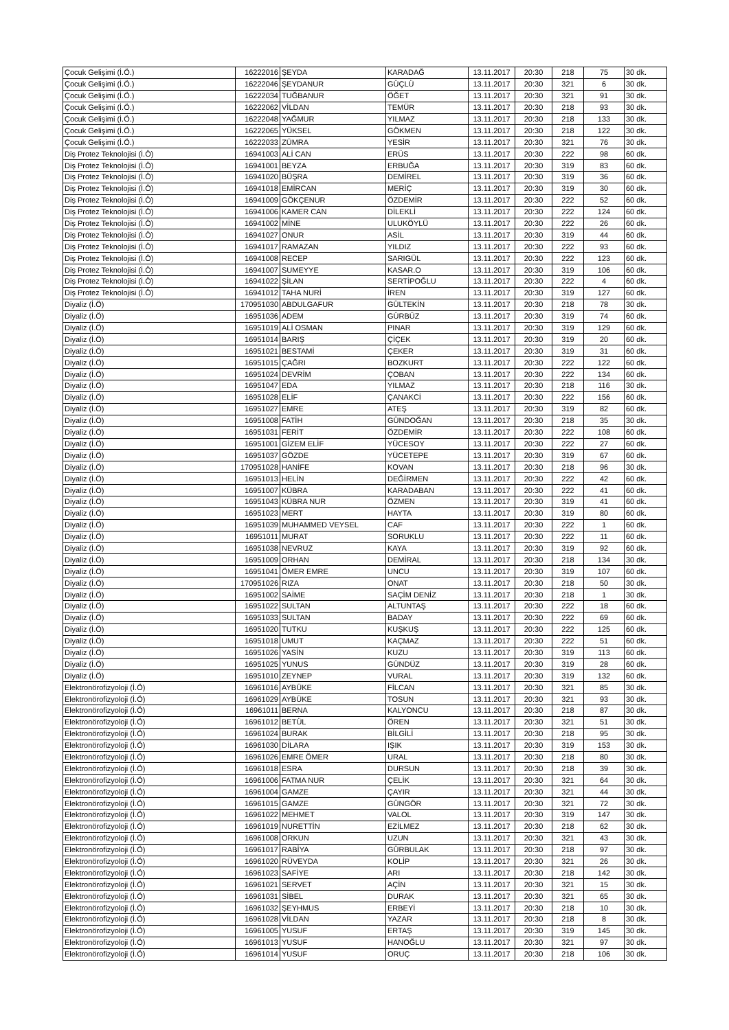| Çocuk Gelişimi (İ.Ö.) | 16222016 | ŞEYDA | KARADAĞ | 13.11.2017 | 20:30 | 218 | 75 | 30 dk. |
| Çocuk Gelişimi (İ.Ö.) | 16222046 | ŞEYDANUR | GÜÇLÜ | 13.11.2017 | 20:30 | 321 | 6 | 30 dk. |
| Çocuk Gelişimi (İ.Ö.) | 16222034 | TUĞBANUR | ÖĞET | 13.11.2017 | 20:30 | 321 | 91 | 30 dk. |
| Çocuk Gelişimi (İ.Ö.) | 16222062 | VİLDAN | TEMÜR | 13.11.2017 | 20:30 | 218 | 93 | 30 dk. |
| Çocuk Gelişimi (İ.Ö.) | 16222048 | YAĞMUR | YILMAZ | 13.11.2017 | 20:30 | 218 | 133 | 30 dk. |
| Çocuk Gelişimi (İ.Ö.) | 16222065 | YÜKSEL | GÖKMEN | 13.11.2017 | 20:30 | 218 | 122 | 30 dk. |
| Çocuk Gelişimi (İ.Ö.) | 16222033 | ZÜMRA | YESİR | 13.11.2017 | 20:30 | 321 | 76 | 30 dk. |
| Diş Protez Teknolojisi (İ.Ö) | 16941003 | ALİ CAN | ERÜS | 13.11.2017 | 20:30 | 222 | 98 | 60 dk. |
| Diş Protez Teknolojisi (İ.Ö) | 16941001 | BEYZA | ERBUĞA | 13.11.2017 | 20:30 | 319 | 83 | 60 dk. |
| Diş Protez Teknolojisi (İ.Ö) | 16941020 | BÜŞRA | DEMİREL | 13.11.2017 | 20:30 | 319 | 36 | 60 dk. |
| Diş Protez Teknolojisi (İ.Ö) | 16941018 | EMİRCAN | MERİÇ | 13.11.2017 | 20:30 | 319 | 30 | 60 dk. |
| Diş Protez Teknolojisi (İ.Ö) | 16941009 | GÖKÇENUR | ÖZDEMİR | 13.11.2017 | 20:30 | 222 | 52 | 60 dk. |
| Diş Protez Teknolojisi (İ.Ö) | 16941006 | KAMER CAN | DİLEKLİ | 13.11.2017 | 20:30 | 222 | 124 | 60 dk. |
| Diş Protez Teknolojisi (İ.Ö) | 16941002 | MİNE | ULUKÖYLÜ | 13.11.2017 | 20:30 | 222 | 26 | 60 dk. |
| Diş Protez Teknolojisi (İ.Ö) | 16941027 | ONUR | ASİL | 13.11.2017 | 20:30 | 319 | 44 | 60 dk. |
| Diş Protez Teknolojisi (İ.Ö) | 16941017 | RAMAZAN | YILDIZ | 13.11.2017 | 20:30 | 222 | 93 | 60 dk. |
| Diş Protez Teknolojisi (İ.Ö) | 16941008 | RECEP | SARIGÜL | 13.11.2017 | 20:30 | 222 | 123 | 60 dk. |
| Diş Protez Teknolojisi (İ.Ö) | 16941007 | SUMEYYE | KASAR.O | 13.11.2017 | 20:30 | 319 | 106 | 60 dk. |
| Diş Protez Teknolojisi (İ.Ö) | 16941022 | ŞİLAN | SERTİPOĞLU | 13.11.2017 | 20:30 | 222 | 4 | 60 dk. |
| Diş Protez Teknolojisi (İ.Ö) | 16941012 | TAHA NURİ | İREN | 13.11.2017 | 20:30 | 319 | 127 | 60 dk. |
| Diyaliz (İ.Ö) | 170951030 | ABDULGAFUR | GÜLTEKİN | 13.11.2017 | 20:30 | 218 | 78 | 30 dk. |
| Diyaliz (İ.Ö) | 16951036 | ADEM | GÜRBÜZ | 13.11.2017 | 20:30 | 319 | 74 | 60 dk. |
| Diyaliz (İ.Ö) | 16951019 | ALİ OSMAN | PINAR | 13.11.2017 | 20:30 | 319 | 129 | 60 dk. |
| Diyaliz (İ.Ö) | 16951014 | BARIŞ | ÇİÇEK | 13.11.2017 | 20:30 | 319 | 20 | 60 dk. |
| Diyaliz (İ.Ö) | 16951021 | BESTAMİ | ÇEKER | 13.11.2017 | 20:30 | 319 | 31 | 60 dk. |
| Diyaliz (İ.Ö) | 16951015 | ÇAĞRI | BOZKURT | 13.11.2017 | 20:30 | 222 | 122 | 60 dk. |
| Diyaliz (İ.Ö) | 16951024 | DEVRİM | ÇOBAN | 13.11.2017 | 20:30 | 222 | 134 | 60 dk. |
| Diyaliz (İ.Ö) | 16951047 | EDA | YILMAZ | 13.11.2017 | 20:30 | 218 | 116 | 30 dk. |
| Diyaliz (İ.Ö) | 16951028 | ELİF | ÇANAKCİ | 13.11.2017 | 20:30 | 222 | 156 | 60 dk. |
| Diyaliz (İ.Ö) | 16951027 | EMRE | ATEŞ | 13.11.2017 | 20:30 | 319 | 82 | 60 dk. |
| Diyaliz (İ.Ö) | 16951008 | FATİH | GÜNDOĞAN | 13.11.2017 | 20:30 | 218 | 35 | 30 dk. |
| Diyaliz (İ.Ö) | 16951031 | FERİT | ÖZDEMİR | 13.11.2017 | 20:30 | 222 | 108 | 60 dk. |
| Diyaliz (İ.Ö) | 16951001 | GİZEM ELİF | YÜCESOY | 13.11.2017 | 20:30 | 222 | 27 | 60 dk. |
| Diyaliz (İ.Ö) | 16951037 | GÖZDE | YÜCETEPE | 13.11.2017 | 20:30 | 319 | 67 | 60 dk. |
| Diyaliz (İ.Ö) | 170951028 | HANİFE | KOVAN | 13.11.2017 | 20:30 | 218 | 96 | 30 dk. |
| Diyaliz (İ.Ö) | 16951013 | HELİN | DEĞİRMEN | 13.11.2017 | 20:30 | 222 | 42 | 60 dk. |
| Diyaliz (İ.Ö) | 16951007 | KÜBRA | KARADABAN | 13.11.2017 | 20:30 | 222 | 41 | 60 dk. |
| Diyaliz (İ.Ö) | 16951043 | KÜBRA NUR | ÖZMEN | 13.11.2017 | 20:30 | 319 | 41 | 60 dk. |
| Diyaliz (İ.Ö) | 16951023 | MERT | HAYTA | 13.11.2017 | 20:30 | 319 | 80 | 60 dk. |
| Diyaliz (İ.Ö) | 16951039 | MUHAMMED VEYSEL | CAF | 13.11.2017 | 20:30 | 222 | 1 | 60 dk. |
| Diyaliz (İ.Ö) | 16951011 | MURAT | SORUKLU | 13.11.2017 | 20:30 | 222 | 11 | 60 dk. |
| Diyaliz (İ.Ö) | 16951038 | NEVRUZ | KAYA | 13.11.2017 | 20:30 | 319 | 92 | 60 dk. |
| Diyaliz (İ.Ö) | 16951009 | ORHAN | DEMİRAL | 13.11.2017 | 20:30 | 218 | 134 | 30 dk. |
| Diyaliz (İ.Ö) | 16951041 | ÖMER EMRE | UNCU | 13.11.2017 | 20:30 | 319 | 107 | 60 dk. |
| Diyaliz (İ.Ö) | 170951026 | RIZA | ONAT | 13.11.2017 | 20:30 | 218 | 50 | 30 dk. |
| Diyaliz (İ.Ö) | 16951002 | SAİME | SAÇİM DENİZ | 13.11.2017 | 20:30 | 218 | 1 | 30 dk. |
| Diyaliz (İ.Ö) | 16951022 | SULTAN | ALTUNTAŞ | 13.11.2017 | 20:30 | 222 | 18 | 60 dk. |
| Diyaliz (İ.Ö) | 16951033 | SULTAN | BADAY | 13.11.2017 | 20:30 | 222 | 69 | 60 dk. |
| Diyaliz (İ.Ö) | 16951020 | TUTKU | KUŞKUŞ | 13.11.2017 | 20:30 | 222 | 125 | 60 dk. |
| Diyaliz (İ.Ö) | 16951018 | UMUT | KAÇMAZ | 13.11.2017 | 20:30 | 222 | 51 | 60 dk. |
| Diyaliz (İ.Ö) | 16951026 | YASİN | KUZU | 13.11.2017 | 20:30 | 319 | 113 | 60 dk. |
| Diyaliz (İ.Ö) | 16951025 | YUNUS | GÜNDÜZ | 13.11.2017 | 20:30 | 319 | 28 | 60 dk. |
| Diyaliz (İ.Ö) | 16951010 | ZEYNEP | VURAL | 13.11.2017 | 20:30 | 319 | 132 | 60 dk. |
| Elektronörofizyoloji (İ.Ö) | 16961016 | AYBÜKE | FİLCAN | 13.11.2017 | 20:30 | 321 | 85 | 30 dk. |
| Elektronörofizyoloji (İ.Ö) | 16961029 | AYBÜKE | TOSUN | 13.11.2017 | 20:30 | 321 | 93 | 30 dk. |
| Elektronörofizyoloji (İ.Ö) | 16961011 | BERNA | KALYONCU | 13.11.2017 | 20:30 | 218 | 87 | 30 dk. |
| Elektronörofizyoloji (İ.Ö) | 16961012 | BETÜL | ÖREN | 13.11.2017 | 20:30 | 321 | 51 | 30 dk. |
| Elektronörofizyoloji (İ.Ö) | 16961024 | BURAK | BİLGİLİ | 13.11.2017 | 20:30 | 218 | 95 | 30 dk. |
| Elektronörofizyoloji (İ.Ö) | 16961030 | DİLARA | IŞIK | 13.11.2017 | 20:30 | 319 | 153 | 30 dk. |
| Elektronörofizyoloji (İ.Ö) | 16961026 | EMRE ÖMER | URAL | 13.11.2017 | 20:30 | 218 | 80 | 30 dk. |
| Elektronörofizyoloji (İ.Ö) | 16961018 | ESRA | DURSUN | 13.11.2017 | 20:30 | 218 | 39 | 30 dk. |
| Elektronörofizyoloji (İ.Ö) | 16961006 | FATMA NUR | ÇELİK | 13.11.2017 | 20:30 | 321 | 64 | 30 dk. |
| Elektronörofizyoloji (İ.Ö) | 16961004 | GAMZE | ÇAYIR | 13.11.2017 | 20:30 | 321 | 44 | 30 dk. |
| Elektronörofizyoloji (İ.Ö) | 16961015 | GAMZE | GÜNGÖR | 13.11.2017 | 20:30 | 321 | 72 | 30 dk. |
| Elektronörofizyoloji (İ.Ö) | 16961022 | MEHMET | VALOL | 13.11.2017 | 20:30 | 319 | 147 | 30 dk. |
| Elektronörofizyoloji (İ.Ö) | 16961019 | NURETTİN | EZİLMEZ | 13.11.2017 | 20:30 | 218 | 62 | 30 dk. |
| Elektronörofizyoloji (İ.Ö) | 16961008 | ORKUN | UZUN | 13.11.2017 | 20:30 | 321 | 43 | 30 dk. |
| Elektronörofizyoloji (İ.Ö) | 16961017 | RABİYA | GÜRBULAK | 13.11.2017 | 20:30 | 218 | 97 | 30 dk. |
| Elektronörofizyoloji (İ.Ö) | 16961020 | RÜVEYDA | KOLİP | 13.11.2017 | 20:30 | 321 | 26 | 30 dk. |
| Elektronörofizyoloji (İ.Ö) | 16961023 | SAFİYE | ARI | 13.11.2017 | 20:30 | 218 | 142 | 30 dk. |
| Elektronörofizyoloji (İ.Ö) | 16961021 | SERVET | AÇİN | 13.11.2017 | 20:30 | 321 | 15 | 30 dk. |
| Elektronörofizyoloji (İ.Ö) | 16961031 | SİBEL | DURAK | 13.11.2017 | 20:30 | 321 | 65 | 30 dk. |
| Elektronörofizyoloji (İ.Ö) | 16961032 | ŞEYHMUS | ERBEYİ | 13.11.2017 | 20:30 | 218 | 10 | 30 dk. |
| Elektronörofizyoloji (İ.Ö) | 16961028 | VİLDAN | YAZAR | 13.11.2017 | 20:30 | 218 | 8 | 30 dk. |
| Elektronörofizyoloji (İ.Ö) | 16961005 | YUSUF | ERTAŞ | 13.11.2017 | 20:30 | 319 | 145 | 30 dk. |
| Elektronörofizyoloji (İ.Ö) | 16961013 | YUSUF | HANOĞLU | 13.11.2017 | 20:30 | 321 | 97 | 30 dk. |
| Elektronörofizyoloji (İ.Ö) | 16961014 | YUSUF | ORUÇ | 13.11.2017 | 20:30 | 218 | 106 | 30 dk. |